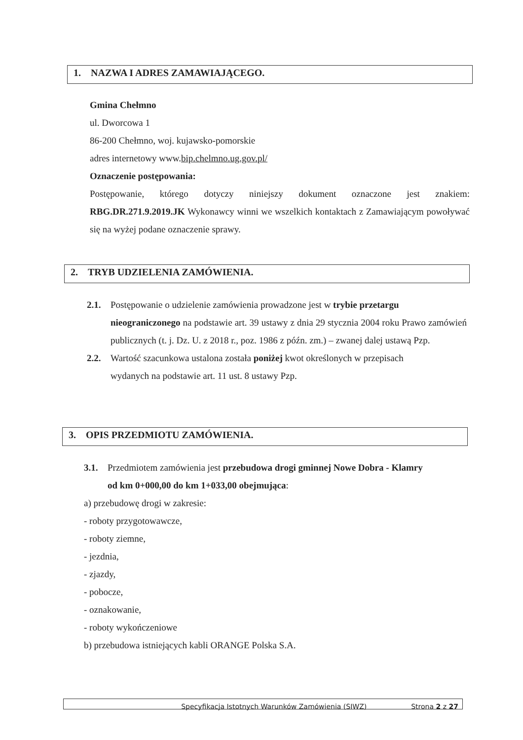1. NAZWA I ADRES ZAMAWIAJĄCEGO.
Gmina Chełmno
ul. Dworcowa 1
86-200 Chełmno, woj. kujawsko-pomorskie
adres internetowy www.bip.chelmno.ug.gov.pl/
Oznaczenie postępowania:
Postępowanie, którego dotyczy niniejszy dokument oznaczone jest znakiem: RBG.DR.271.9.2019.JK Wykonawcy winni we wszelkich kontaktach z Zamawiającym powoływać się na wyżej podane oznaczenie sprawy.
2. TRYB UDZIELENIA ZAMÓWIENIA.
2.1. Postępowanie o udzielenie zamówienia prowadzone jest w trybie przetargu
nieograniczonego na podstawie art. 39 ustawy z dnia 29 stycznia 2004 roku Prawo zamówień publicznych (t. j. Dz. U. z 2018 r., poz. 1986 z późn. zm.) – zwanej dalej ustawą Pzp.
2.2. Wartość szacunkowa ustalona została poniżej kwot określonych w przepisach
wydanych na podstawie art. 11 ust. 8 ustawy Pzp.
3. OPIS PRZEDMIOTU ZAMÓWIENIA.
3.1. Przedmiotem zamówienia jest przebudowa drogi gminnej Nowe Dobra - Klamry
od km 0+000,00 do km 1+033,00 obejmująca:
a) przebudowę drogi w zakresie:
- roboty przygotowawcze,
- roboty ziemne,
- jezdnia,
- zjazdy,
- pobocze,
- oznakowanie,
- roboty wykończeniowe
b) przebudowa istniejących kabli ORANGE Polska S.A.
Specyfikacja Istotnych Warunków Zamówienia (SIWZ) Strona 2 z 27